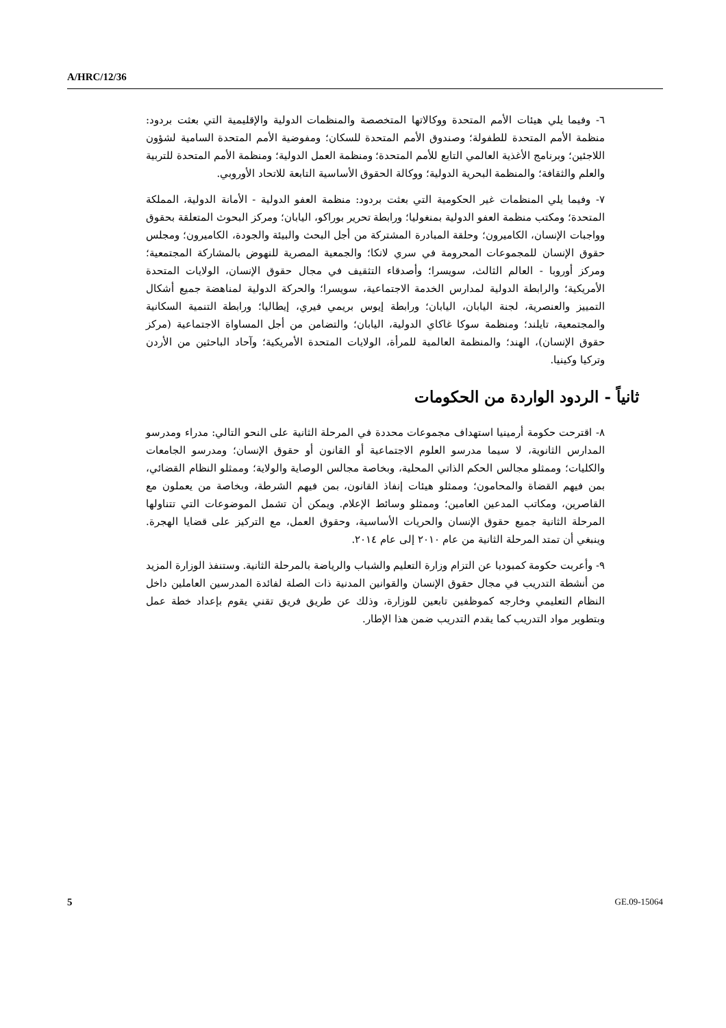A/HRC/12/36
٦- وفيما يلي هيئات الأمم المتحدة ووكالاتها المتخصصة والمنظمات الدولية والإقليمية التي بعثت بردود: منظمة الأمم المتحدة للطفولة؛ وصندوق الأمم المتحدة للسكان؛ ومفوضية الأمم المتحدة السامية لشؤون اللاجئين؛ وبرنامج الأغذية العالمي التابع للأمم المتحدة؛ ومنظمة العمل الدولية؛ ومنظمة الأمم المتحدة للتربية والعلم والثقافة؛ والمنظمة البحرية الدولية؛ ووكالة الحقوق الأساسية التابعة للاتحاد الأوروبي.
٧- وفيما يلي المنظمات غير الحكومية التي بعثت بردود: منظمة العفو الدولية - الأمانة الدولية، المملكة المتحدة؛ ومكتب منظمة العفو الدولية بمنغوليا؛ ورابطة تحرير بوراكو، اليابان؛ ومركز البحوث المتعلقة بحقوق وواجبات الإنسان، الكاميرون؛ وحلقة المبادرة المشتركة من أجل البحث والبيئة والجودة، الكاميرون؛ ومجلس حقوق الإنسان للمجموعات المحرومة في سري لانكا؛ والجمعية المصرية للنهوض بالمشاركة المجتمعية؛ ومركز أوروبا - العالم الثالث، سويسرا؛ وأصدقاء التثقيف في مجال حقوق الإنسان، الولايات المتحدة الأمريكية؛ والرابطة الدولية لمدارس الخدمة الاجتماعية، سويسرا؛ والحركة الدولية لمناهضة جميع أشكال التمييز والعنصرية، لجنة اليابان، اليابان؛ ورابطة إيوس بريمي فيري، إيطاليا؛ ورابطة التنمية السكانية والمجتمعية، تايلند؛ ومنظمة سوكا غاكاي الدولية، اليابان؛ والتضامن من أجل المساواة الاجتماعية (مركز حقوق الإنسان)، الهند؛ والمنظمة العالمية للمرأة، الولايات المتحدة الأمريكية؛ وآحاد الباحثين من الأردن وتركيا وكينيا.
ثانياً - الردود الواردة من الحكومات
٨- اقترحت حكومة أرمينيا استهداف مجموعات محددة في المرحلة الثانية على النحو التالي: مدراء ومدرسو المدارس الثانوية، لا سيما مدرسو العلوم الاجتماعية أو القانون أو حقوق الإنسان؛ ومدرسو الجامعات والكليات؛ وممثلو مجالس الحكم الذاتي المحلية، وبخاصة مجالس الوصاية والولاية؛ وممثلو النظام القضائي، بمن فيهم القضاة والمحامون؛ وممثلو هيئات إنفاذ القانون، بمن فيهم الشرطة، وبخاصة من يعملون مع القاصرين، ومكاتب المدعين العامين؛ وممثلو وسائط الإعلام. ويمكن أن تشمل الموضوعات التي تتناولها المرحلة الثانية جميع حقوق الإنسان والحريات الأساسية، وحقوق العمل، مع التركيز على قضايا الهجرة. وينبغي أن تمتد المرحلة الثانية من عام ٢٠١٠ إلى عام ٢٠١٤.
٩- وأعربت حكومة كمبوديا عن التزام وزارة التعليم والشباب والرياضة بالمرحلة الثانية. وستنفذ الوزارة المزيد من أنشطة التدريب في مجال حقوق الإنسان والقوانين المدنية ذات الصلة لفائدة المدرسين العاملين داخل النظام التعليمي وخارجه كموظفين تابعين للوزارة، وذلك عن طريق فريق تقني يقوم بإعداد خطة عمل وبتطوير مواد التدريب كما يقدم التدريب ضمن هذا الإطار.
5 GE.09-15064